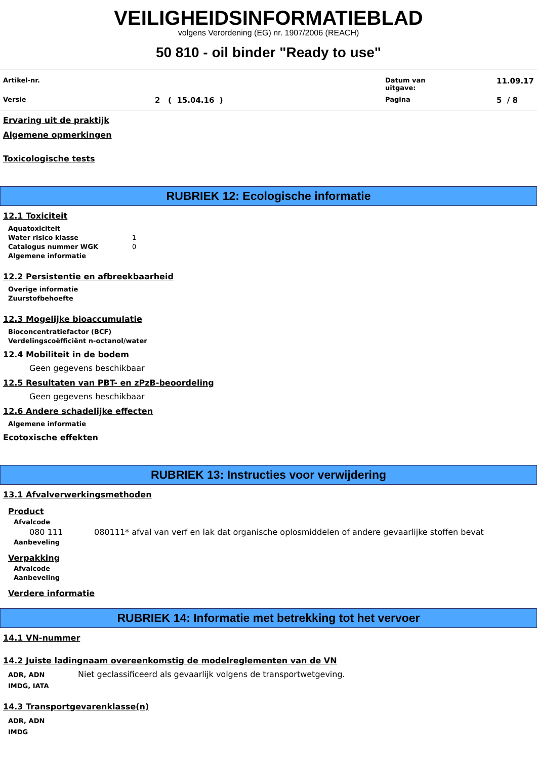VEILIGHEIDSINFORMATIEBLAD
volgens Verordening (EG) nr. 1907/2006 (REACH)
50 810 - oil binder "Ready to use"
| Artikel-nr. | | Datum van uitgave: | 11.09.17 |
| Versie | 2 ( 15.04.16 ) | Pagina | 5 / 8 |
Ervaring uit de praktijk
Algemene opmerkingen
Toxicologische tests
RUBRIEK 12: Ecologische informatie
12.1 Toxiciteit
Aquatoxiciteit
Water risico klasse 1
Catalogus nummer WGK 0
Algemene informatie
12.2 Persistentie en afbreekbaarheid
Overige informatie
Zuurstofbehoefte
12.3 Mogelijke bioaccumulatie
Bioconcentratiefactor (BCF)
Verdelingscoëfficiënt n-octanol/water
12.4 Mobiliteit in de bodem
Geen gegevens beschikbaar
12.5 Resultaten van PBT- en zPzB-beoordeling
Geen gegevens beschikbaar
12.6 Andere schadelijke effecten
Algemene informatie
Ecotoxische effekten
RUBRIEK 13: Instructies voor verwijdering
13.1 Afvalverwerkingsmethoden
Product
Afvalcode
080 111 080111* afval van verf en lak dat organische oplosmiddelen of andere gevaarlijke stoffen bevat
Aanbeveling
Verpakking
Afvalcode
Aanbeveling
Verdere informatie
RUBRIEK 14: Informatie met betrekking tot het vervoer
14.1 VN-nummer
14.2 Juiste ladingnaam overeenkomstig de modelreglementen van de VN
ADR, ADN
IMDG, IATA
Niet geclassificeerd als gevaarlijk volgens de transportwetgeving.
14.3 Transportgevarenklasse(n)
ADR, ADN
IMDG